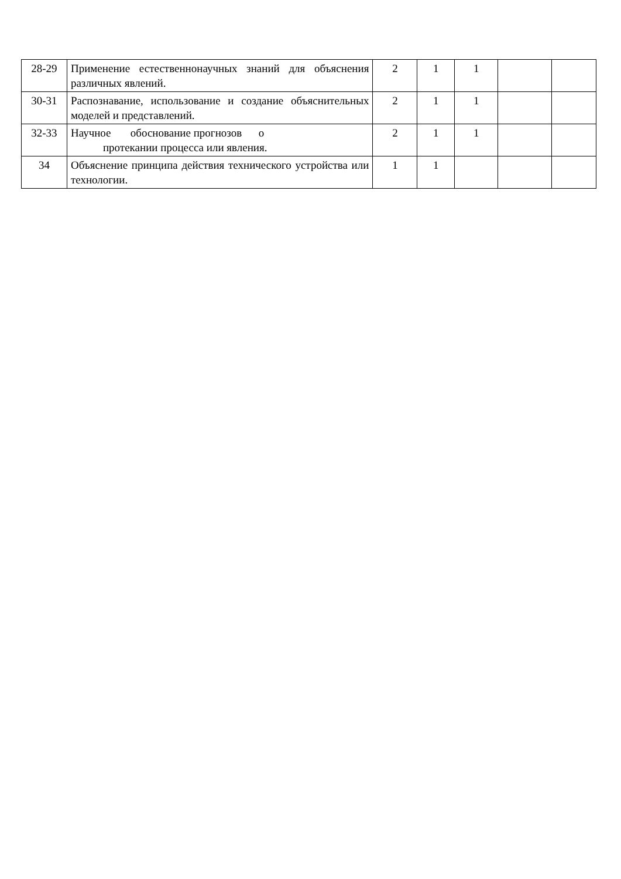| 28-29 | Применение естественнонаучных знаний для объяснения различных явлений. | 2 | 1 | 1 | | |
| 30-31 | Распознавание, использование и создание объяснительных моделей и представлений. | 2 | 1 | 1 | | |
| 32-33 | Научное обоснование прогнозов о протекании процесса или явления. | 2 | 1 | 1 | | |
| 34 | Объяснение принципа действия технического устройства или технологии. | 1 | 1 | | | |